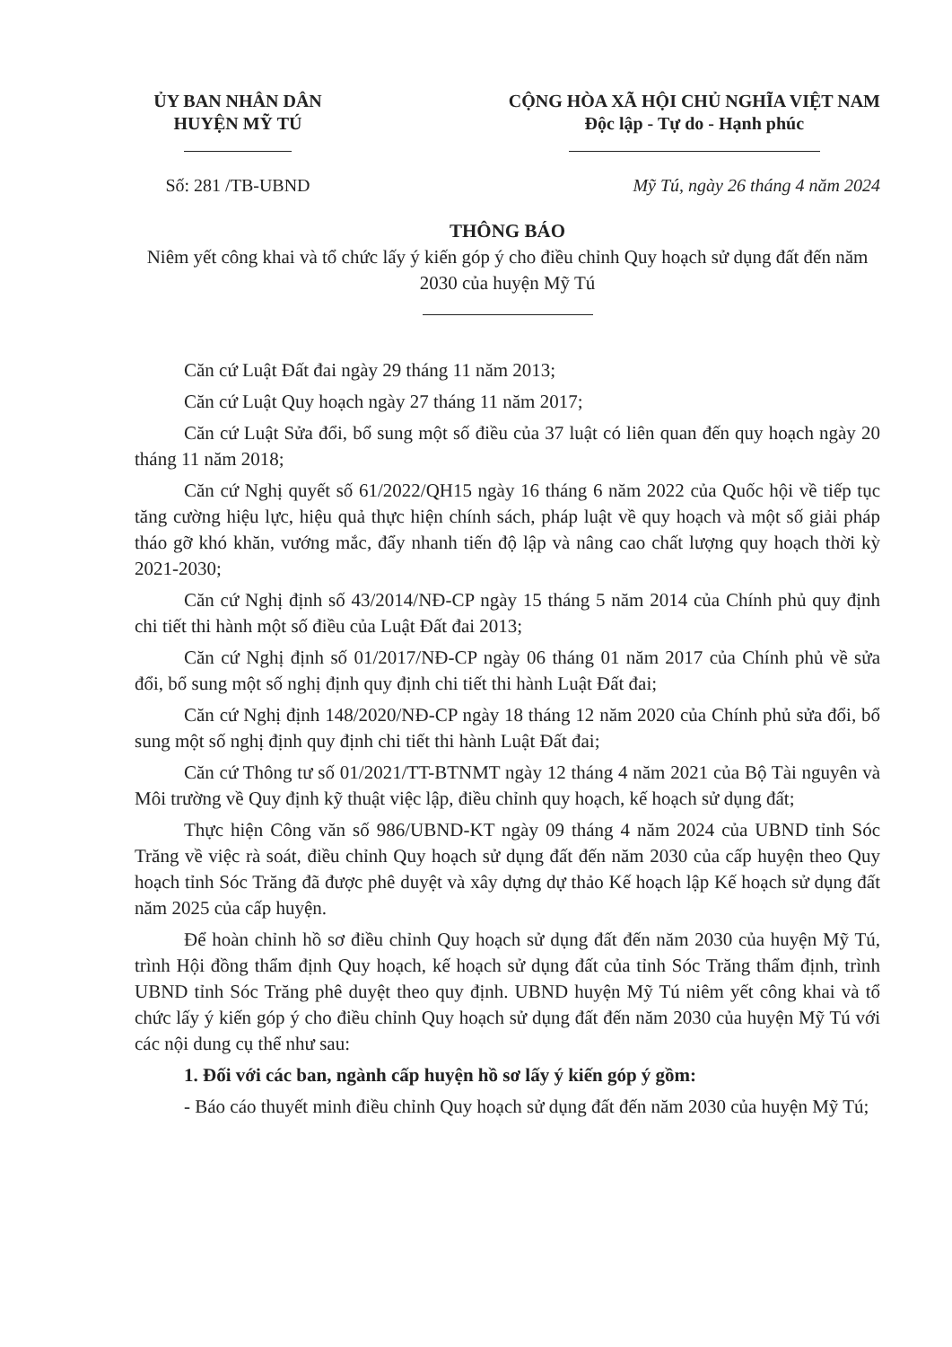ỦY BAN NHÂN DÂN
HUYỆN MỸ TÚ
CỘNG HÒA XÃ HỘI CHỦ NGHĨA VIỆT NAM
Độc lập - Tự do - Hạnh phúc
Số: 281 /TB-UBND Mỹ Tú, ngày 26 tháng 4 năm 2024
THÔNG BÁO
Niêm yết công khai và tổ chức lấy ý kiến góp ý cho điều chỉnh Quy hoạch sử dụng đất đến năm 2030 của huyện Mỹ Tú
Căn cứ Luật Đất đai ngày 29 tháng 11 năm 2013;
Căn cứ Luật Quy hoạch ngày 27 tháng 11 năm 2017;
Căn cứ Luật Sửa đổi, bổ sung một số điều của 37 luật có liên quan đến quy hoạch ngày 20 tháng 11 năm 2018;
Căn cứ Nghị quyết số 61/2022/QH15 ngày 16 tháng 6 năm 2022 của Quốc hội về tiếp tục tăng cường hiệu lực, hiệu quả thực hiện chính sách, pháp luật về quy hoạch và một số giải pháp tháo gỡ khó khăn, vướng mắc, đẩy nhanh tiến độ lập và nâng cao chất lượng quy hoạch thời kỳ 2021-2030;
Căn cứ Nghị định số 43/2014/NĐ-CP ngày 15 tháng 5 năm 2014 của Chính phủ quy định chi tiết thi hành một số điều của Luật Đất đai 2013;
Căn cứ Nghị định số 01/2017/NĐ-CP ngày 06 tháng 01 năm 2017 của Chính phủ về sửa đổi, bổ sung một số nghị định quy định chi tiết thi hành Luật Đất đai;
Căn cứ Nghị định 148/2020/NĐ-CP ngày 18 tháng 12 năm 2020 của Chính phủ sửa đổi, bổ sung một số nghị định quy định chi tiết thi hành Luật Đất đai;
Căn cứ Thông tư số 01/2021/TT-BTNMT ngày 12 tháng 4 năm 2021 của Bộ Tài nguyên và Môi trường về Quy định kỹ thuật việc lập, điều chỉnh quy hoạch, kế hoạch sử dụng đất;
Thực hiện Công văn số 986/UBND-KT ngày 09 tháng 4 năm 2024 của UBND tỉnh Sóc Trăng về việc rà soát, điều chỉnh Quy hoạch sử dụng đất đến năm 2030 của cấp huyện theo Quy hoạch tỉnh Sóc Trăng đã được phê duyệt và xây dựng dự thảo Kế hoạch lập Kế hoạch sử dụng đất năm 2025 của cấp huyện.
Để hoàn chỉnh hồ sơ điều chỉnh Quy hoạch sử dụng đất đến năm 2030 của huyện Mỹ Tú, trình Hội đồng thẩm định Quy hoạch, kế hoạch sử dụng đất của tỉnh Sóc Trăng thẩm định, trình UBND tỉnh Sóc Trăng phê duyệt theo quy định. UBND huyện Mỹ Tú niêm yết công khai và tổ chức lấy ý kiến góp ý cho điều chỉnh Quy hoạch sử dụng đất đến năm 2030 của huyện Mỹ Tú với các nội dung cụ thể như sau:
1. Đối với các ban, ngành cấp huyện hồ sơ lấy ý kiến góp ý gồm:
- Báo cáo thuyết minh điều chỉnh Quy hoạch sử dụng đất đến năm 2030 của huyện Mỹ Tú;